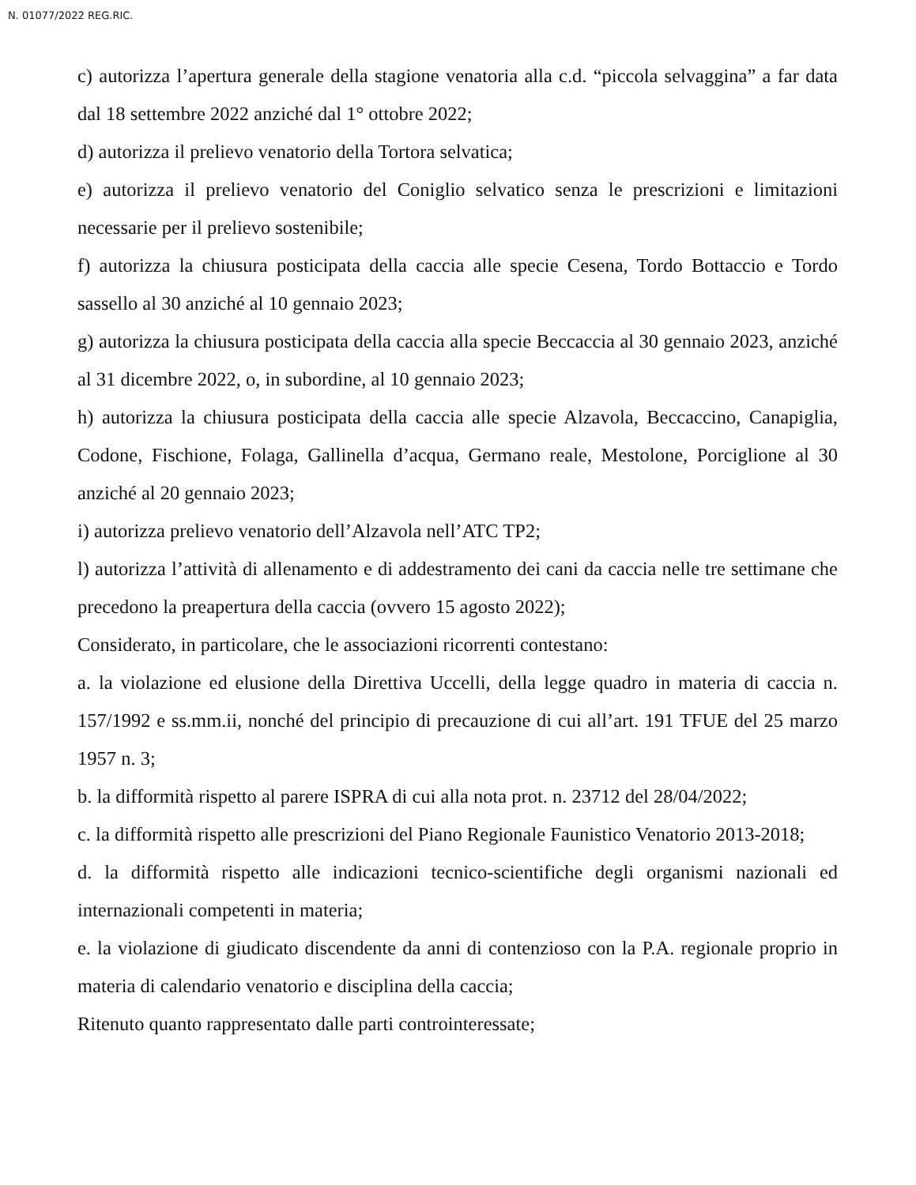N. 01077/2022 REG.RIC.
c) autorizza l’apertura generale della stagione venatoria alla c.d. “piccola selvaggina” a far data dal 18 settembre 2022 anziché dal 1° ottobre 2022;
d) autorizza il prelievo venatorio della Tortora selvatica;
e) autorizza il prelievo venatorio del Coniglio selvatico senza le prescrizioni e limitazioni necessarie per il prelievo sostenibile;
f) autorizza la chiusura posticipata della caccia alle specie Cesena, Tordo Bottaccio e Tordo sassello al 30 anziché al 10 gennaio 2023;
g) autorizza la chiusura posticipata della caccia alla specie Beccaccia al 30 gennaio 2023, anziché al 31 dicembre 2022, o, in subordine, al 10 gennaio 2023;
h) autorizza la chiusura posticipata della caccia alle specie Alzavola, Beccaccino, Canapiglia, Codone, Fischione, Folaga, Gallinella d’acqua, Germano reale, Mestolone, Porciglione al 30 anziché al 20 gennaio 2023;
i) autorizza prelievo venatorio dell’Alzavola nell’ATC TP2;
l) autorizza l’attività di allenamento e di addestramento dei cani da caccia nelle tre settimane che precedono la preapertura della caccia (ovvero 15 agosto 2022);
Considerato, in particolare, che le associazioni ricorrenti contestano:
a. la violazione ed elusione della Direttiva Uccelli, della legge quadro in materia di caccia n. 157/1992 e ss.mm.ii, nonché del principio di precauzione di cui all’art. 191 TFUE del 25 marzo 1957 n. 3;
b. la difformità rispetto al parere ISPRA di cui alla nota prot. n. 23712 del 28/04/2022;
c. la difformità rispetto alle prescrizioni del Piano Regionale Faunistico Venatorio 2013-2018;
d. la difformità rispetto alle indicazioni tecnico-scientifiche degli organismi nazionali ed internazionali competenti in materia;
e. la violazione di giudicato discendente da anni di contenzioso con la P.A. regionale proprio in materia di calendario venatorio e disciplina della caccia;
Ritenuto quanto rappresentato dalle parti controinteressate;